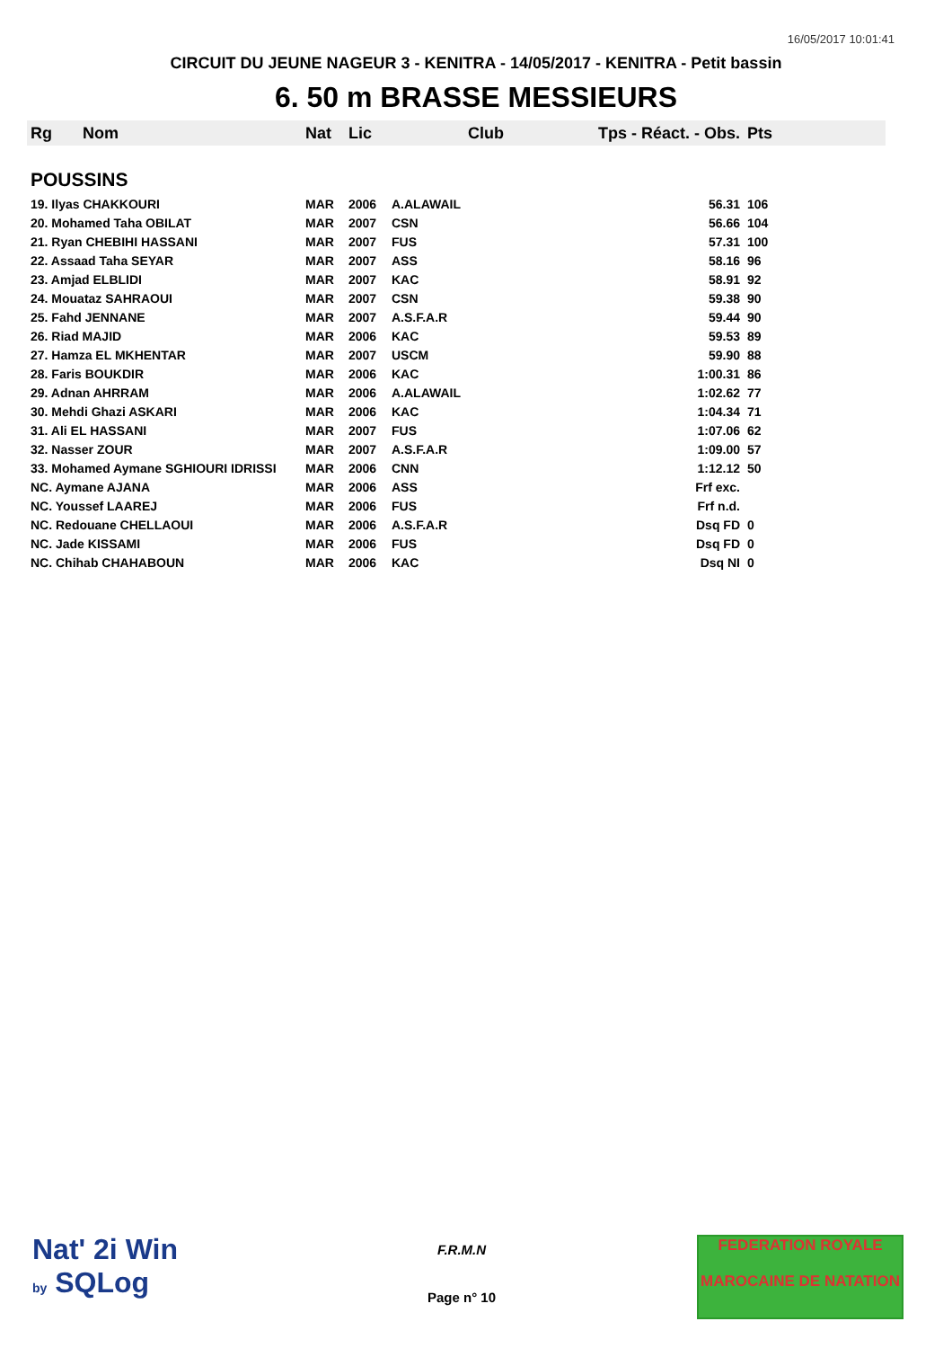16/05/2017 10:01:41
CIRCUIT DU JEUNE NAGEUR 3 - KENITRA - 14/05/2017 - KENITRA - Petit bassin
6. 50 m BRASSE MESSIEURS
| Rg | Nom | Nat | Lic | Club | Tps - Réact. - Obs. | Pts |
| --- | --- | --- | --- | --- | --- | --- |
| POUSSINS | | | | | | |
| 19. Ilyas CHAKKOURI | | MAR | 2006 | A.ALAWAIL | 56.31 | 106 |
| 20. Mohamed Taha OBILAT | | MAR | 2007 | CSN | 56.66 | 104 |
| 21. Ryan CHEBIHI HASSANI | | MAR | 2007 | FUS | 57.31 | 100 |
| 22. Assaad Taha SEYAR | | MAR | 2007 | ASS | 58.16 | 96 |
| 23. Amjad ELBLIDI | | MAR | 2007 | KAC | 58.91 | 92 |
| 24. Mouataz SAHRAOUI | | MAR | 2007 | CSN | 59.38 | 90 |
| 25. Fahd JENNANE | | MAR | 2007 | A.S.F.A.R | 59.44 | 90 |
| 26. Riad MAJID | | MAR | 2006 | KAC | 59.53 | 89 |
| 27. Hamza EL MKHENTAR | | MAR | 2007 | USCM | 59.90 | 88 |
| 28. Faris BOUKDIR | | MAR | 2006 | KAC | 1:00.31 | 86 |
| 29. Adnan AHRRAM | | MAR | 2006 | A.ALAWAIL | 1:02.62 | 77 |
| 30. Mehdi Ghazi ASKARI | | MAR | 2006 | KAC | 1:04.34 | 71 |
| 31. Ali EL HASSANI | | MAR | 2007 | FUS | 1:07.06 | 62 |
| 32. Nasser ZOUR | | MAR | 2007 | A.S.F.A.R | 1:09.00 | 57 |
| 33. Mohamed Aymane SGHIOURI IDRISSI | | MAR | 2006 | CNN | 1:12.12 | 50 |
| NC. Aymane AJANA | | MAR | 2006 | ASS | Frf exc. | |
| NC. Youssef LAAREJ | | MAR | 2006 | FUS | Frf n.d. | |
| NC. Redouane CHELLAOUI | | MAR | 2006 | A.S.F.A.R | Dsq FD | 0 |
| NC. Jade KISSAMI | | MAR | 2006 | FUS | Dsq FD | 0 |
| NC. Chihab CHAHABOUN | | MAR | 2006 | KAC | Dsq NI | 0 |
Nat' 2i Win
by SQLog
F.R.M.N
Page n° 10
FEDERATION ROYALE
MAROCAINE DE NATATION